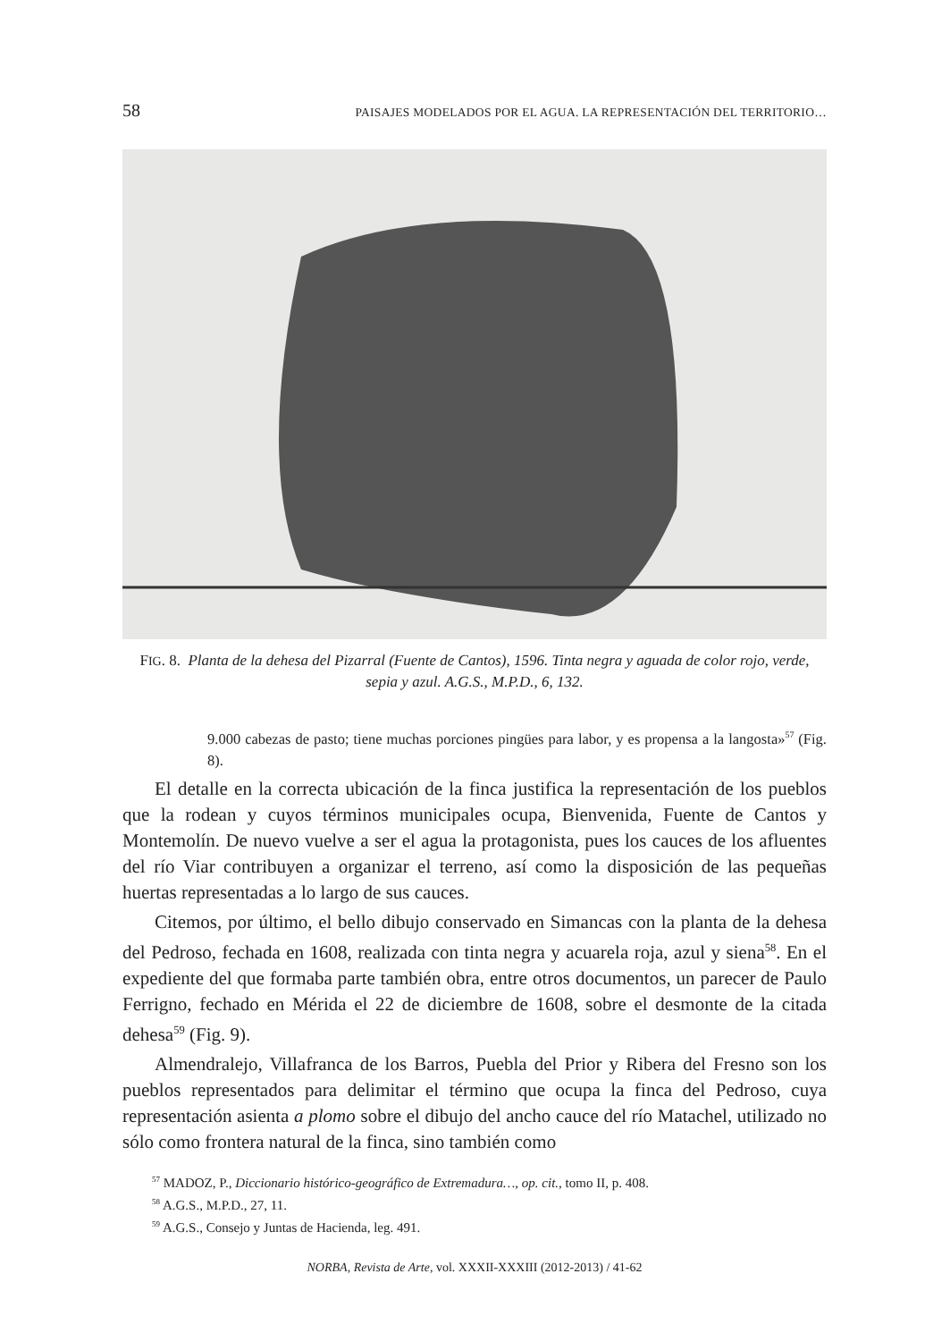58 PAISAJES MODELADOS POR EL AGUA. LA REPRESENTACIÓN DEL TERRITORIO…
FIG. 8. Planta de la dehesa del Pizarral (Fuente de Cantos), 1596. Tinta negra y aguada de color rojo, verde, sepia y azul. A.G.S., M.P.D., 6, 132.
9.000 cabezas de pasto; tiene muchas porciones pingües para labor, y es propensa a la langosta»<sup>57</sup> (Fig. 8).
El detalle en la correcta ubicación de la finca justifica la representación de los pueblos que la rodean y cuyos términos municipales ocupa, Bienvenida, Fuente de Cantos y Montemolín. De nuevo vuelve a ser el agua la protagonista, pues los cauces de los afluentes del río Viar contribuyen a organizar el terreno, así como la disposición de las pequeñas huertas representadas a lo largo de sus cauces.
Citemos, por último, el bello dibujo conservado en Simancas con la planta de la dehesa del Pedroso, fechada en 1608, realizada con tinta negra y acuarela roja, azul y siena<sup>58</sup>. En el expediente del que formaba parte también obra, entre otros documentos, un parecer de Paulo Ferrigno, fechado en Mérida el 22 de diciembre de 1608, sobre el desmonte de la citada dehesa<sup>59</sup> (Fig. 9).
Almendralejo, Villafranca de los Barros, Puebla del Prior y Ribera del Fresno son los pueblos representados para delimitar el término que ocupa la finca del Pedroso, cuya representación asienta a plomo sobre el dibujo del ancho cauce del río Matachel, utilizado no sólo como frontera natural de la finca, sino también como
<sup>57</sup> MADOZ, P., Diccionario histórico-geográfico de Extremadura…, op. cit., tomo II, p. 408.
<sup>58</sup> A.G.S., M.P.D., 27, 11.
<sup>59</sup> A.G.S., Consejo y Juntas de Hacienda, leg. 491.
NORBA, Revista de Arte, vol. XXXII-XXXIII (2012-2013) / 41-62